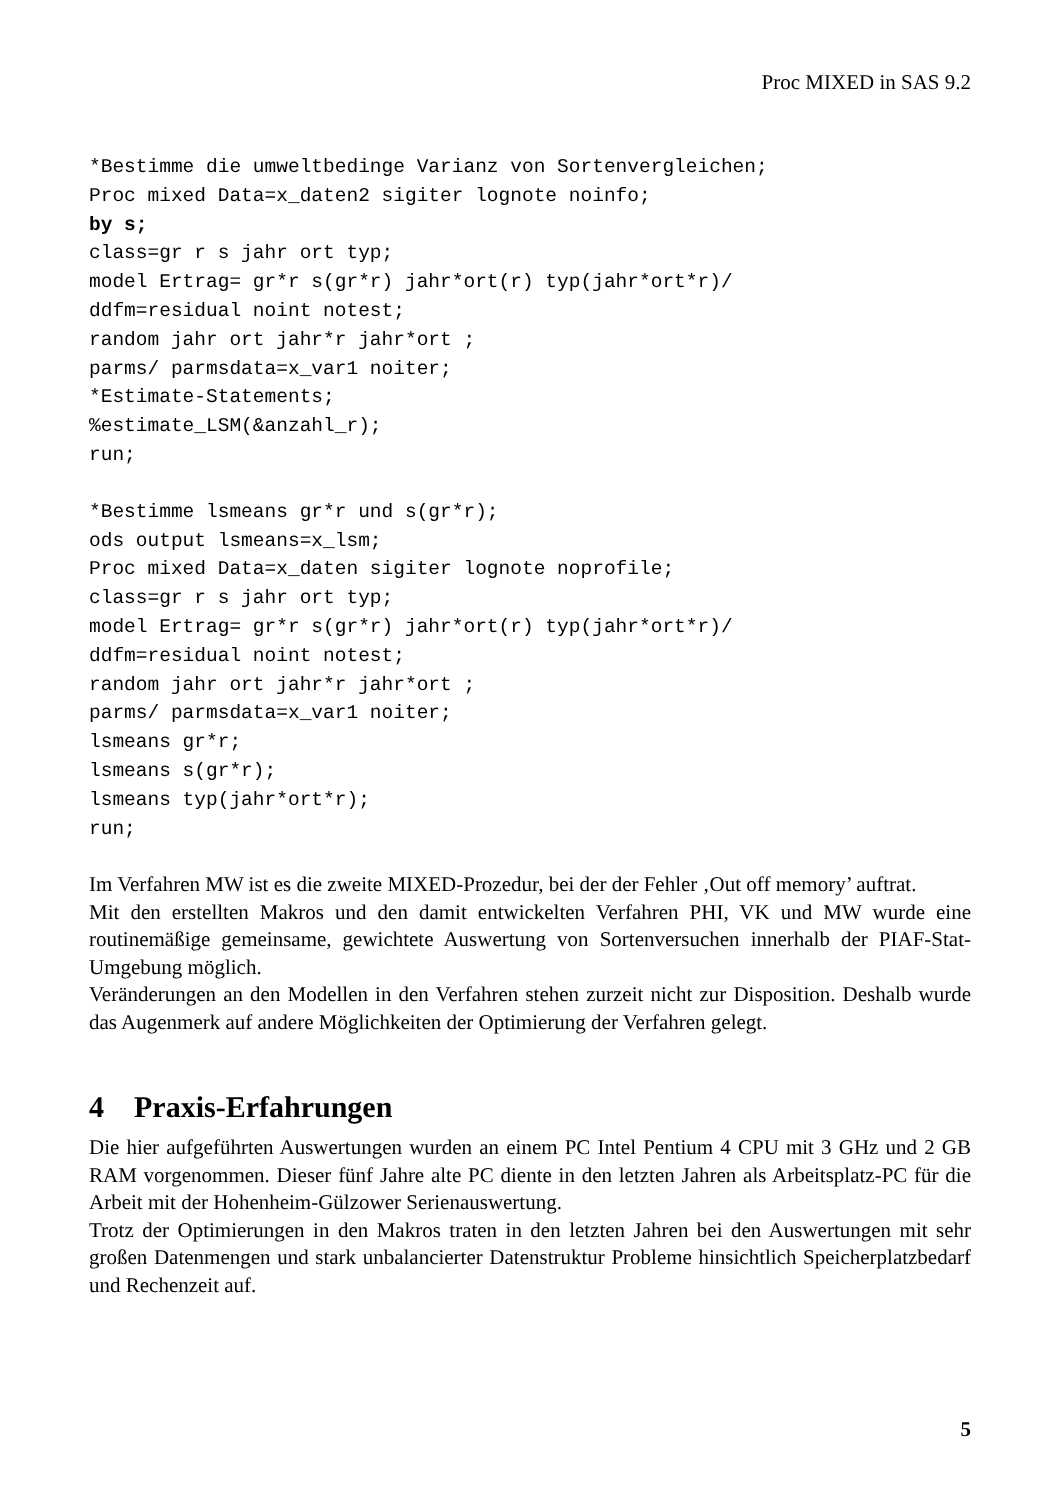Proc MIXED in SAS 9.2
*Bestimme die umweltbedinge Varianz von Sortenvergleichen;
Proc mixed Data=x_daten2 sigiter lognote noinfo;
by s;
class=gr r s jahr ort typ;
model Ertrag= gr*r s(gr*r) jahr*ort(r) typ(jahr*ort*r)/
ddfm=residual noint notest;
random jahr ort jahr*r jahr*ort ;
parms/ parmsdata=x_var1 noiter;
*Estimate-Statements;
%estimate_LSM(&anzahl_r);
run;
*Bestimme lsmeans gr*r und s(gr*r);
ods output lsmeans=x_lsm;
Proc mixed Data=x_daten sigiter lognote noprofile;
class=gr r s jahr ort typ;
model Ertrag= gr*r s(gr*r) jahr*ort(r) typ(jahr*ort*r)/
ddfm=residual noint notest;
random jahr ort jahr*r jahr*ort ;
parms/ parmsdata=x_var1 noiter;
lsmeans gr*r;
lsmeans s(gr*r);
lsmeans typ(jahr*ort*r);
run;
Im Verfahren MW ist es die zweite MIXED-Prozedur, bei der der Fehler ‚Out off memory’ auftrat.
Mit den erstellten Makros und den damit entwickelten Verfahren PHI, VK und MW wurde eine routinemäßige gemeinsame, gewichtete Auswertung von Sortenversuchen innerhalb der PIAF-Stat-Umgebung möglich.
Veränderungen an den Modellen in den Verfahren stehen zurzeit nicht zur Disposition. Deshalb wurde das Augenmerk auf andere Möglichkeiten der Optimierung der Verfahren gelegt.
4 Praxis-Erfahrungen
Die hier aufgeführten Auswertungen wurden an einem PC Intel Pentium 4 CPU mit 3 GHz und 2 GB RAM vorgenommen. Dieser fünf Jahre alte PC diente in den letzten Jahren als Arbeitsplatz-PC für die Arbeit mit der Hohenheim-Gülzower Serienauswertung.
Trotz der Optimierungen in den Makros traten in den letzten Jahren bei den Auswertungen mit sehr großen Datenmengen und stark unbalancierter Datenstruktur Probleme hinsichtlich Speicherplatzbedarf und Rechenzeit auf.
5